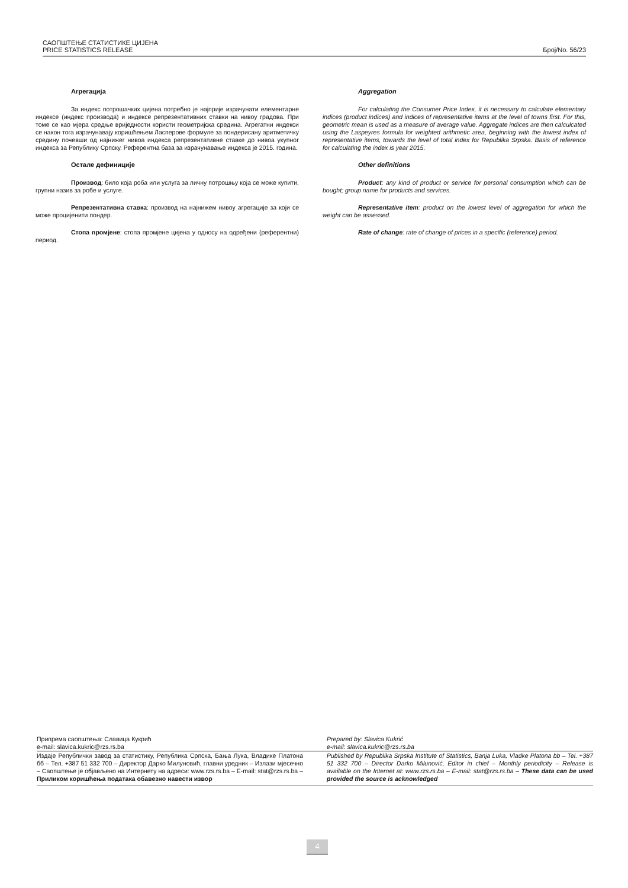САОПШТЕЊЕ СТАТИСТИКЕ ЦИЈЕНА
PRICE STATISTICS RELEASE
Број/No. 56/23
Агрегација
За индекс потрошачких цијена потребно је најприје израчунати елементарне индексе (индекс производа) и индексе репрезентативних ставки на нивоу градова. При томе се као мјера средње вриједности користи геометријска средина. Агрегатни индекси се након тога израчунавају коришћењем Ласперове формуле за пондерисану аритметичку средину почевши од најнижег нивоа индекса репрезентативне ставке до нивоа укупног индекса за Републику Српску. Референтна база за израчунавање индекса је 2015. година.
Остале дефиниције
Производ: било која роба или услуга за личну потрошњу која се може купити, групни назив за робе и услуге.
Репрезентативна ставка: производ на најнижем нивоу агрегације за који се може процијенити пондер.
Стопа промјене: стопа промјене цијена у односу на одређени (референтни) период.
Aggregation
For calculating the Consumer Price Index, it is necessary to calculate elementary indices (product indices) and indices of representative items at the level of towns first. For this, geometric mean is used as a measure of average value. Aggregate indices are then calculcated using the Laspeyres formula for weighted arithmetic area, beginning with the lowest index of representative items, towards the level of total index for Republika Srpska. Basis of reference for calculating the index is year 2015.
Other definitions
Product: any kind of product or service for personal consumption which can be bought; group name for products and services.
Representative item: product on the lowest level of aggregation for which the weight can be assessed.
Rate of change: rate of change of prices in a specific (reference) period.
Припрема саопштења: Славица Кукрић
e-mail: slavica.kukric@rzs.rs.ba
Prepared by: Slavica Kukrić
e-mail: slavica.kukric@rzs.rs.ba
Издаје Републички завод за статистику, Република Српска, Бања Лука, Владике Платона бб – Тел. +387 51 332 700 – Директор Дарко Милуновић, главни уредник – Излази мјесечно – Саопштење је објављено на Интернету на адреси: www.rzs.rs.ba – E-mail: stat@rzs.rs.ba – Приликом коришћења података обавезно навести извор
Published by Republika Srpska Institute of Statistics, Banja Luka, Vladke Platona bb – Tel. +387 51 332 700 – Director Darko Milunović, Editor in chief – Monthly periodicity – Release is available on the Internet at: www.rzs.rs.ba – E-mail: stat@rzs.rs.ba – These data can be used provided the source is acknowledged
4